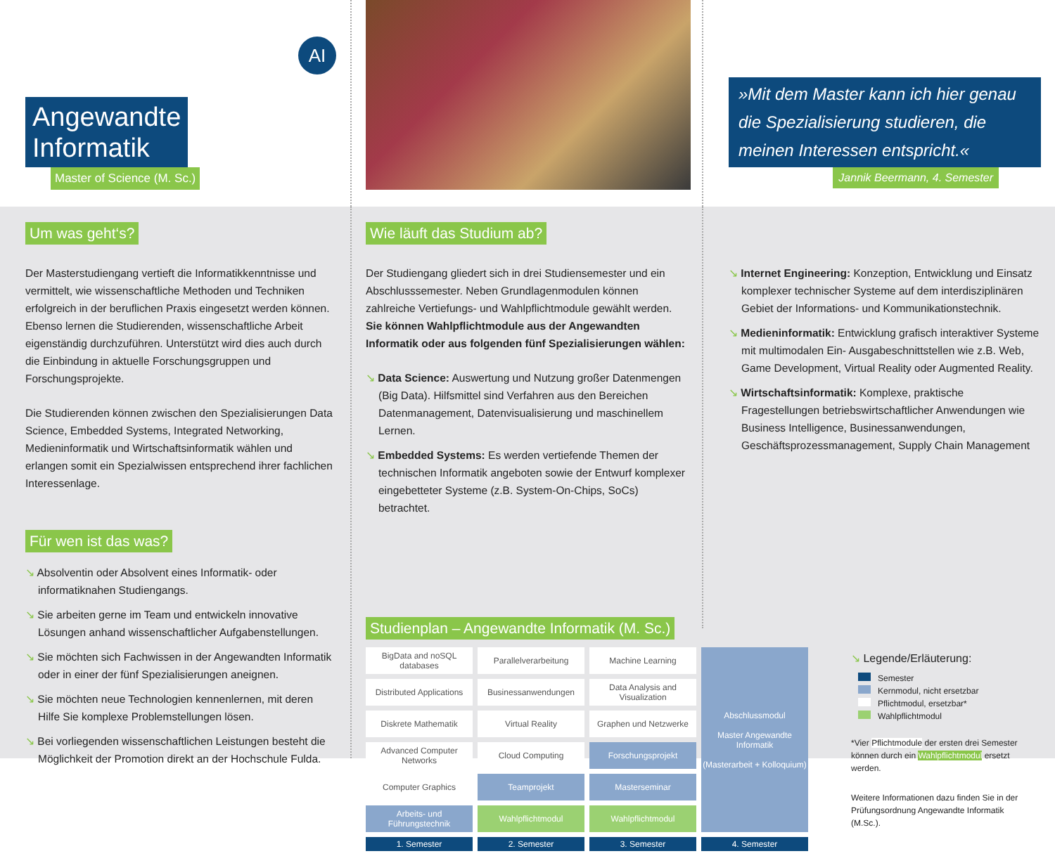AI
Angewandte
Informatik
Master of Science (M. Sc.)
»Mit dem Master kann ich hier genau die Spezialisierung studieren, die meinen Interessen entspricht.«
Jannik Beermann, 4. Semester
Um was geht‘s?
Der Masterstudiengang vertieft die Informatikkenntnisse und vermittelt, wie wissenschaftliche Methoden und Techniken erfolgreich in der beruflichen Praxis eingesetzt werden können. Ebenso lernen die Studierenden, wissenschaftliche Arbeit eigenständig durchzuführen. Unterstützt wird dies auch durch die Einbindung in aktuelle Forschungsgruppen und Forschungsprojekte.
Die Studierenden können zwischen den Spezialisierungen Data Science, Embedded Systems, Integrated Networking, Medieninformatik und Wirtschaftsinformatik wählen und erlangen somit ein Spezialwissen entsprechend ihrer fachlichen Interessenlage.
Für wen ist das was?
↘ Absolventin oder Absolvent eines Informatik- oder informatiknahen Studiengangs.
↘ Sie arbeiten gerne im Team und entwickeln innovative Lösungen anhand wissenschaftlicher Aufgabenstellungen.
↘ Sie möchten sich Fachwissen in der Angewandten Informatik oder in einer der fünf Spezialisierungen aneignen.
↘ Sie möchten neue Technologien kennenlernen, mit deren Hilfe Sie komplexe Problemstellungen lösen.
↘ Bei vorliegenden wissenschaftlichen Leistungen besteht die Möglichkeit der Promotion direkt an der Hochschule Fulda.
Wie läuft das Studium ab?
Der Studiengang gliedert sich in drei Studiensemester und ein Abschlusssemester. Neben Grundlagenmodulen können zahlreiche Vertiefungs- und Wahlpflichtmodule gewählt werden. Sie können Wahlpflichtmodule aus der Angewandten Informatik oder aus folgenden fünf Spezialisierungen wählen:
↘ Data Science: Auswertung und Nutzung großer Datenmengen (Big Data). Hilfsmittel sind Verfahren aus den Bereichen Datenmanagement, Datenvisualisierung und maschinellem Lernen.
↘ Embedded Systems: Es werden vertiefende Themen der technischen Informatik angeboten sowie der Entwurf komplexer eingebetteter Systeme (z.B. System-On-Chips, SoCs) betrachtet.
↘ Internet Engineering: Konzeption, Entwicklung und Einsatz komplexer technischer Systeme auf dem interdisziplinären Gebiet der Informations- und Kommunikationstechnik.
↘ Medieninformatik: Entwicklung grafisch interaktiver Systeme mit multimodalen Ein- Ausgabeschnittstellen wie z.B. Web, Game Development, Virtual Reality oder Augmented Reality.
↘ Wirtschaftsinformatik: Komplexe, praktische Fragestellungen betriebswirtschaftlicher Anwendungen wie Business Intelligence, Businessanwendungen, Geschäftsprozessmanagement, Supply Chain Management
Studienplan – Angewandte Informatik (M. Sc.)
| BigData and noSQL databases | Parallelverarbeitung | Machine Learning | Abschlussmodul Master Angewandte Informatik (Masterarbeit + Kolloquium) |
| Distributed Applications | Businessanwendungen | Data Analysis and Visualization | |
| Diskrete Mathematik | Virtual Reality | Graphen und Netzwerke | |
| Advanced Computer Networks | Cloud Computing | Forschungsprojekt | |
| Computer Graphics | Teamprojekt | Masterseminar | |
| Arbeits- und Führungstechnik | Wahlpflichtmodul | Wahlpflichtmodul | |
| 1. Semester | 2. Semester | 3. Semester | 4. Semester |
↘ Legende/Erläuterung:
Semester
Kernmodul, nicht ersetzbar
Pflichtmodul, ersetzbar*
Wahlpflichtmodul
*Vier Pflichtmodule der ersten drei Semester können durch ein Wahlpflichtmodul ersetzt werden.
Weitere Informationen dazu finden Sie in der Prüfungsordnung Angewandte Informatik (M.Sc.).